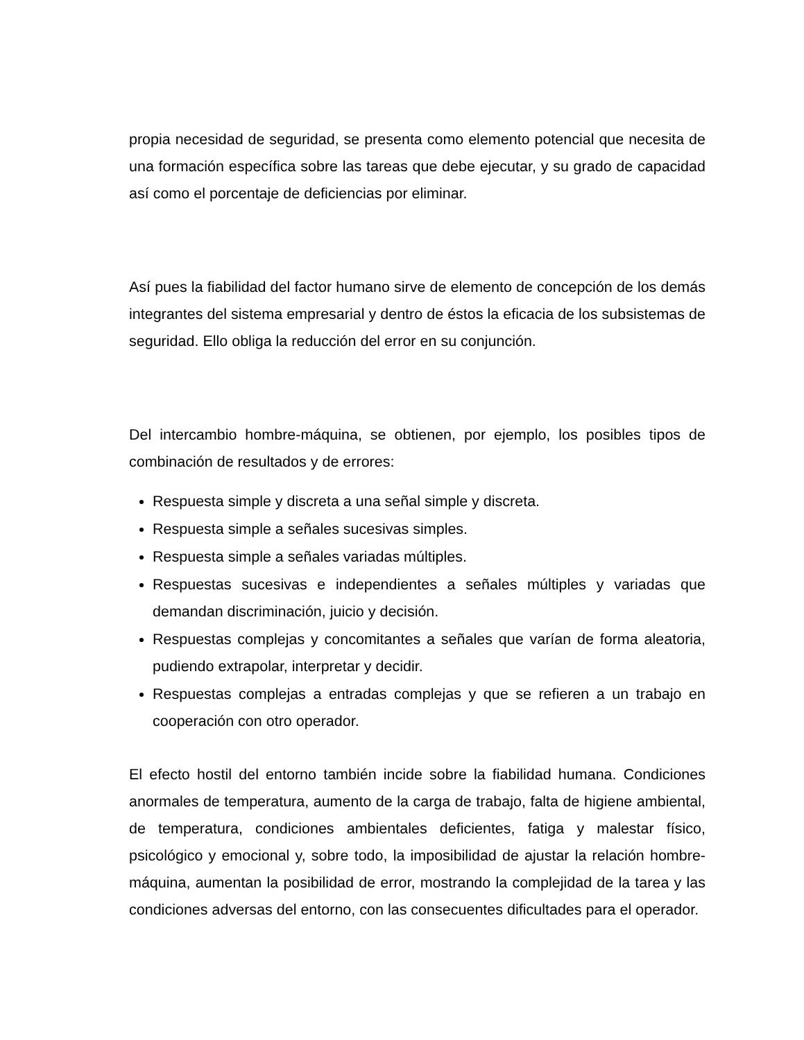propia necesidad de seguridad, se presenta como elemento potencial que necesita de una formación específica sobre las tareas que debe ejecutar, y su grado de capacidad así como el porcentaje de deficiencias por eliminar.
Así pues la fiabilidad del factor humano sirve de elemento de concepción de los demás integrantes del sistema empresarial y dentro de éstos la eficacia de los subsistemas de seguridad. Ello obliga la reducción del error en su conjunción.
Del intercambio hombre-máquina, se obtienen, por ejemplo, los posibles tipos de combinación de resultados y de errores:
Respuesta simple y discreta a una señal simple y discreta.
Respuesta simple a señales sucesivas simples.
Respuesta simple a señales variadas múltiples.
Respuestas sucesivas e independientes a señales múltiples y variadas que demandan discriminación, juicio y decisión.
Respuestas complejas y concomitantes a señales que varían de forma aleatoria, pudiendo extrapolar, interpretar y decidir.
Respuestas complejas a entradas complejas y que se refieren a un trabajo en cooperación con otro operador.
El efecto hostil del entorno también incide sobre la fiabilidad humana. Condiciones anormales de temperatura, aumento de la carga de trabajo, falta de higiene ambiental, de temperatura, condiciones ambientales deficientes, fatiga y malestar físico, psicológico y emocional y, sobre todo, la imposibilidad de ajustar la relación hombre-máquina, aumentan la posibilidad de error, mostrando la complejidad de la tarea y las condiciones adversas del entorno, con las consecuentes dificultades para el operador.